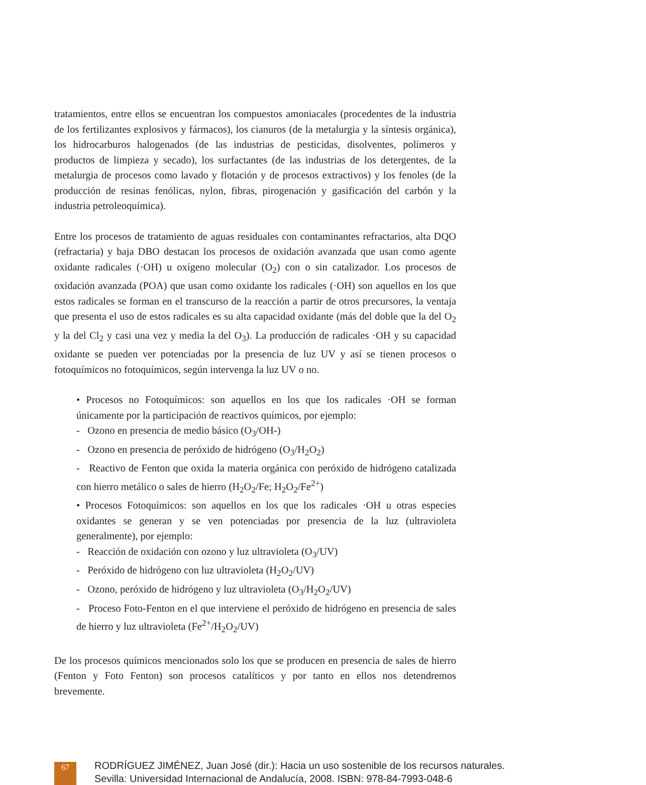tratamientos, entre ellos se encuentran los compuestos amoniacales (procedentes de la industria de los fertilizantes explosivos y fármacos), los cianuros (de la metalurgia y la síntesis orgánica), los hidrocarburos halogenados (de las industrias de pesticidas, disolventes, polímeros y productos de limpieza y secado), los surfactantes (de las industrias de los detergentes, de la metalurgia de procesos como lavado y flotación y de procesos extractivos) y los fenoles (de la producción de resinas fenólicas, nylon, fibras, pirogenación y gasificación del carbón y la industria petroleoquímica).
Entre los procesos de tratamiento de aguas residuales con contaminantes refractarios, alta DQO (refractaria) y baja DBO destacan los procesos de oxidación avanzada que usan como agente oxidante radicales (·OH) u oxígeno molecular (O<sub>2</sub>) con o sin catalizador. Los procesos de oxidación avanzada (POA) que usan como oxidante los radicales (·OH) son aquellos en los que estos radicales se forman en el transcurso de la reacción a partir de otros precursores, la ventaja que presenta el uso de estos radicales es su alta capacidad oxidante (más del doble que la del O<sub>2</sub> y la del Cl<sub>2</sub> y casi una vez y media la del O<sub>3</sub>). La producción de radicales ·OH y su capacidad oxidante se pueden ver potenciadas por la presencia de luz UV y así se tienen procesos o fotoquímicos no fotoquímicos, según intervenga la luz UV o no.
• Procesos no Fotoquímicos: son aquellos en los que los radicales ·OH se forman únicamente por la participación de reactivos químicos, por ejemplo:
- Ozono en presencia de medio básico (O<sub>3</sub>/OH-)
- Ozono en presencia de peróxido de hidrógeno (O<sub>3</sub>/H<sub>2</sub>O<sub>2</sub>)
- Reactivo de Fenton que oxida la materia orgánica con peróxido de hidrógeno catalizada con hierro metálico o sales de hierro (H<sub>2</sub>O<sub>2</sub>/Fe; H<sub>2</sub>O<sub>2</sub>/Fe<sup>2+</sup>)
• Procesos Fotoquímicos: son aquellos en los que los radicales ·OH u otras especies oxidantes se generan y se ven potenciadas por presencia de la luz (ultravioleta generalmente), por ejemplo:
- Reacción de oxidación con ozono y luz ultravioleta (O<sub>3</sub>/UV)
- Peróxido de hidrógeno con luz ultravioleta (H<sub>2</sub>O<sub>2</sub>/UV)
- Ozono, peróxido de hidrógeno y luz ultravioleta (O<sub>3</sub>/H<sub>2</sub>O<sub>2</sub>/UV)
- Proceso Foto-Fenton en el que interviene el peróxido de hidrógeno en presencia de sales de hierro y luz ultravioleta (Fe<sup>2+</sup>/H<sub>2</sub>O<sub>2</sub>/UV)
De los procesos químicos mencionados solo los que se producen en presencia de sales de hierro (Fenton y Foto Fenton) son procesos catalíticos y por tanto en ellos nos detendremos brevemente.
67
RODRÍGUEZ JIMÉNEZ, Juan José (dir.): Hacia un uso sostenible de los recursos naturales.
Sevilla: Universidad Internacional de Andalucía, 2008. ISBN: 978-84-7993-048-6